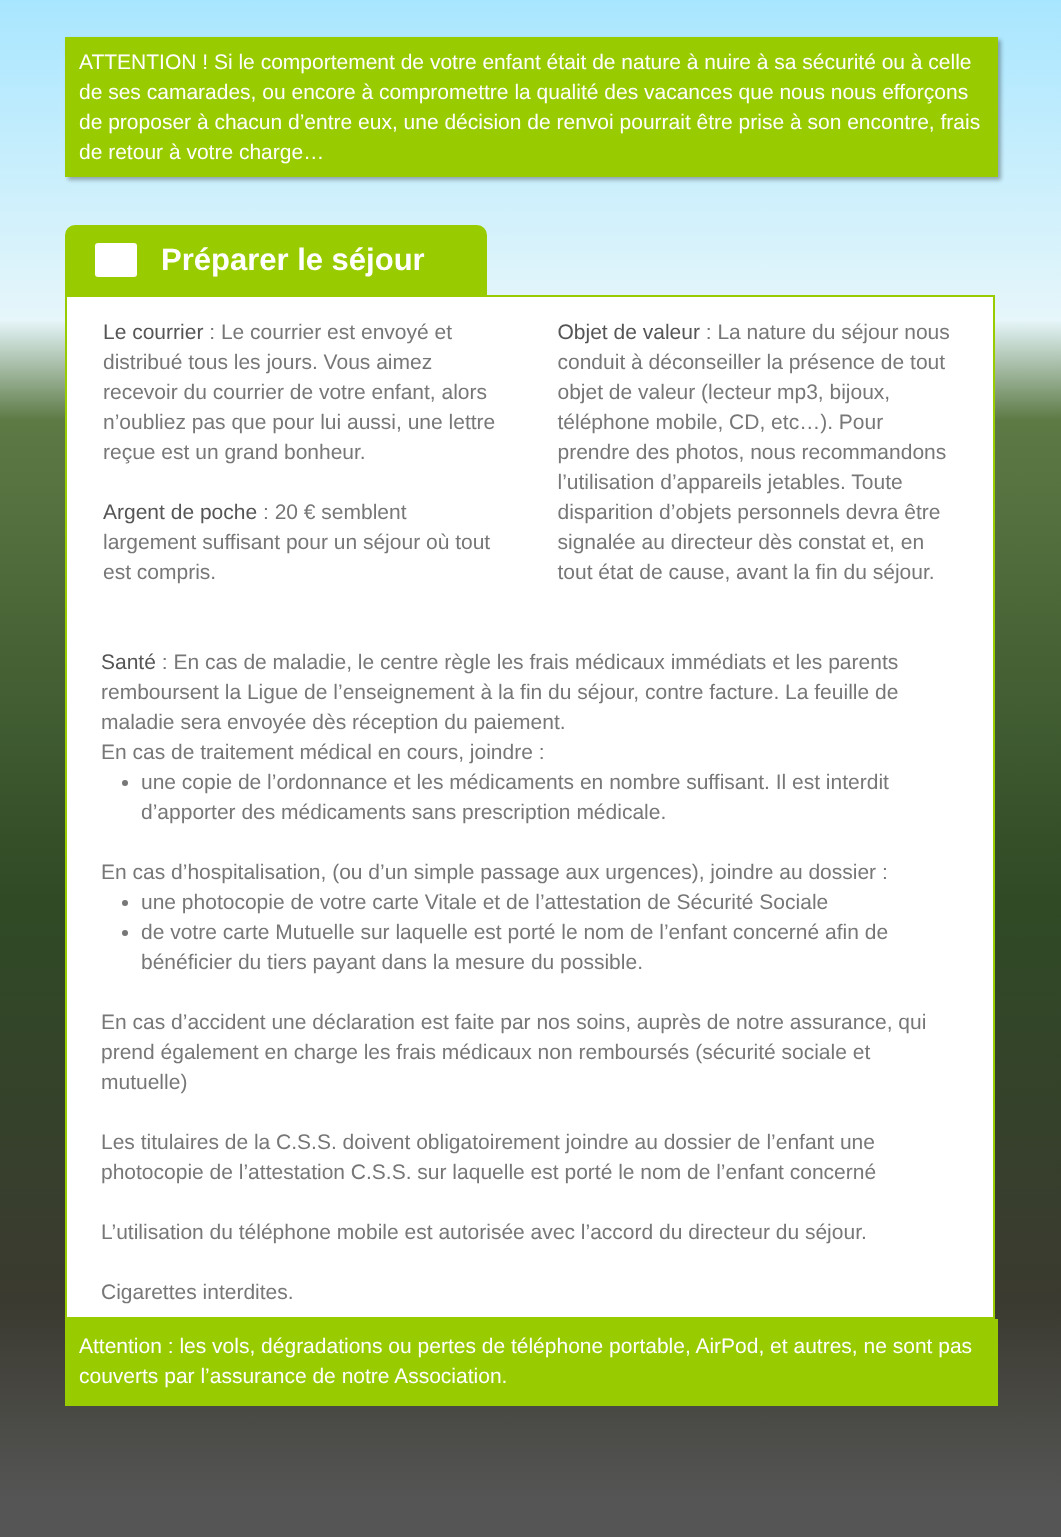ATTENTION ! Si le comportement de votre enfant était de nature à nuire à sa sécurité ou à celle de ses camarades, ou encore à compromettre la qualité des vacances que nous nous efforçons de proposer à chacun d’entre eux, une décision de renvoi pourrait être prise à son encontre, frais de retour à votre charge…
Préparer le séjour
Le courrier : Le courrier est envoyé et distribué tous les jours. Vous aimez recevoir du courrier de votre enfant, alors n’oubliez pas que pour lui aussi, une lettre reçue est un grand bonheur.
Argent de poche : 20 € semblent largement suffisant pour un séjour où tout est compris.
Objet de valeur : La nature du séjour nous conduit à déconseiller la présence de tout objet de valeur (lecteur mp3, bijoux, téléphone mobile, CD, etc…). Pour prendre des photos, nous recommandons l’utilisation d’appareils jetables. Toute disparition d’objets personnels devra être signalée au directeur dès constat et, en tout état de cause, avant la fin du séjour.
Santé : En cas de maladie, le centre règle les frais médicaux immédiats et les parents remboursent la Ligue de l’enseignement à la fin du séjour, contre facture. La feuille de maladie sera envoyée dès réception du paiement.
En cas de traitement médical en cours, joindre :
une copie de l’ordonnance et les médicaments en nombre suffisant. Il est interdit d’apporter des médicaments sans prescription médicale.
En cas d’hospitalisation, (ou d’un simple passage aux urgences), joindre au dossier :
une photocopie de votre carte Vitale et de l’attestation de Sécurité Sociale
de votre carte Mutuelle sur laquelle est porté le nom de l’enfant concerné afin de bénéficier du tiers payant dans la mesure du possible.
En cas d’accident une déclaration est faite par nos soins, auprès de notre assurance, qui prend également en charge les frais médicaux non remboursés (sécurité sociale et mutuelle)
Les titulaires de la C.S.S. doivent obligatoirement joindre au dossier de l’enfant une photocopie de l’attestation C.S.S. sur laquelle est porté le nom de l’enfant concerné
L’utilisation du téléphone mobile est autorisée avec l’accord du directeur du séjour.
Cigarettes interdites.
Attention : les vols, dégradations ou pertes de téléphone portable, AirPod, et autres, ne sont pas couverts par l’assurance de notre Association.